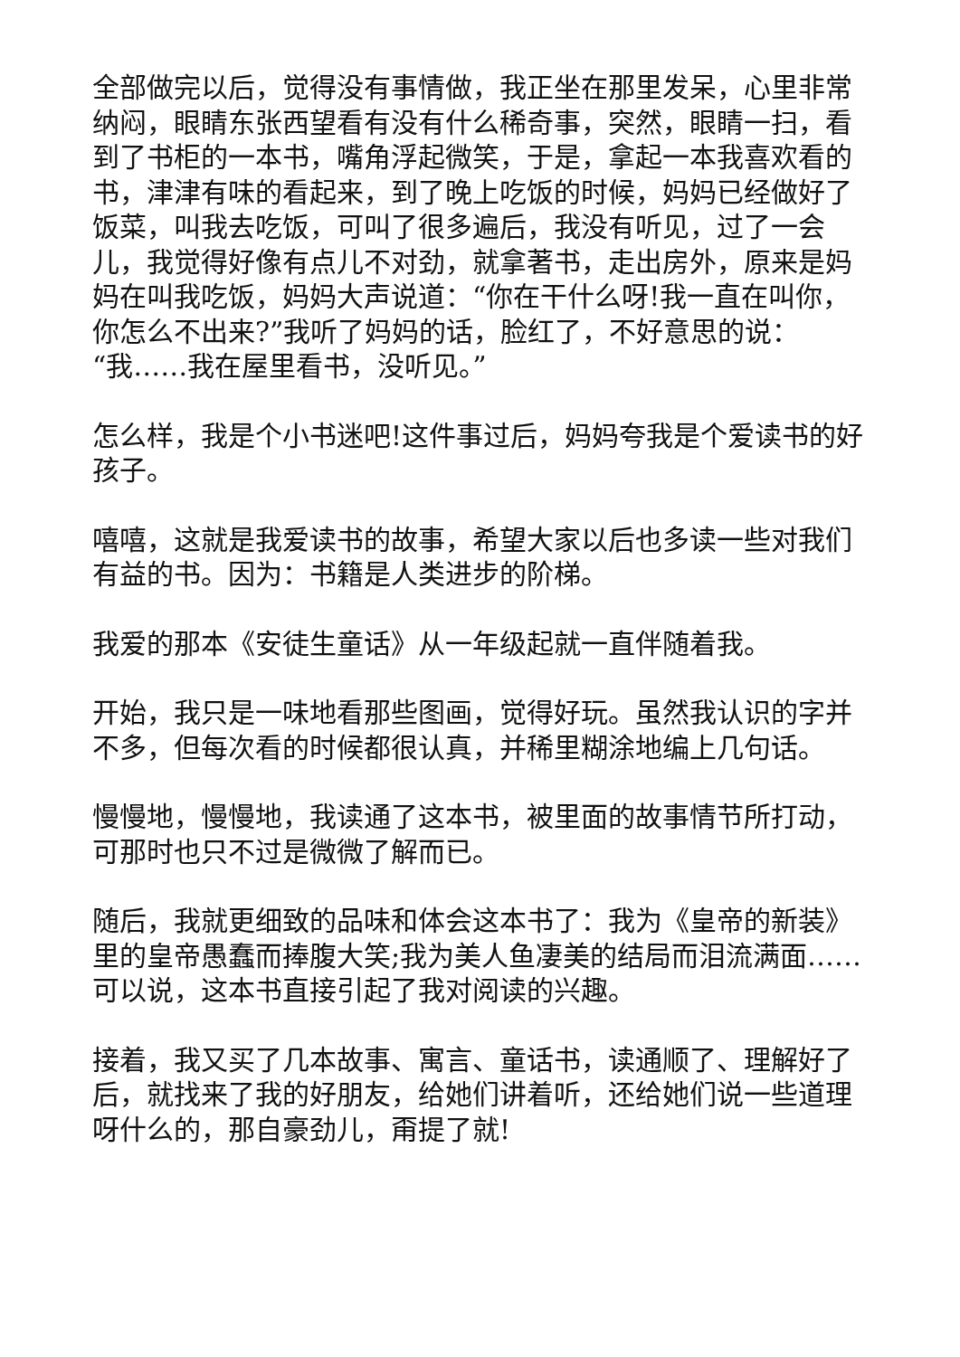全部做完以后，觉得没有事情做，我正坐在那里发呆，心里非常纳闷，眼睛东张西望看有没有什么稀奇事，突然，眼睛一扫，看到了书柜的一本书，嘴角浮起微笑，于是，拿起一本我喜欢看的书，津津有味的看起来，到了晚上吃饭的时候，妈妈已经做好了饭菜，叫我去吃饭，可叫了很多遍后，我没有听见，过了一会儿，我觉得好像有点儿不对劲，就拿著书，走出房外，原来是妈妈在叫我吃饭，妈妈大声说道：“你在干什么呀!我一直在叫你，你怎么不出来?”我听了妈妈的话，脸红了，不好意思的说：“我……我在屋里看书，没听见。”
怎么样，我是个小书迷吧!这件事过后，妈妈夸我是个爱读书的好孩子。
嘻嘻，这就是我爱读书的故事，希望大家以后也多读一些对我们有益的书。因为：书籍是人类进步的阶梯。
我爱的那本《安徒生童话》从一年级起就一直伴随着我。
开始，我只是一味地看那些图画，觉得好玩。虽然我认识的字并不多，但每次看的时候都很认真，并稀里糊涂地编上几句话。
慢慢地，慢慢地，我读通了这本书，被里面的故事情节所打动，可那时也只不过是微微了解而已。
随后，我就更细致的品味和体会这本书了：我为《皇帝的新装》里的皇帝愚蠢而捧腹大笑;我为美人鱼凄美的结局而泪流满面……可以说，这本书直接引起了我对阅读的兴趣。
接着，我又买了几本故事、寓言、童话书，读通顺了、理解好了后，就找来了我的好朋友，给她们讲着听，还给她们说一些道理呀什么的，那自豪劲儿，甭提了就!